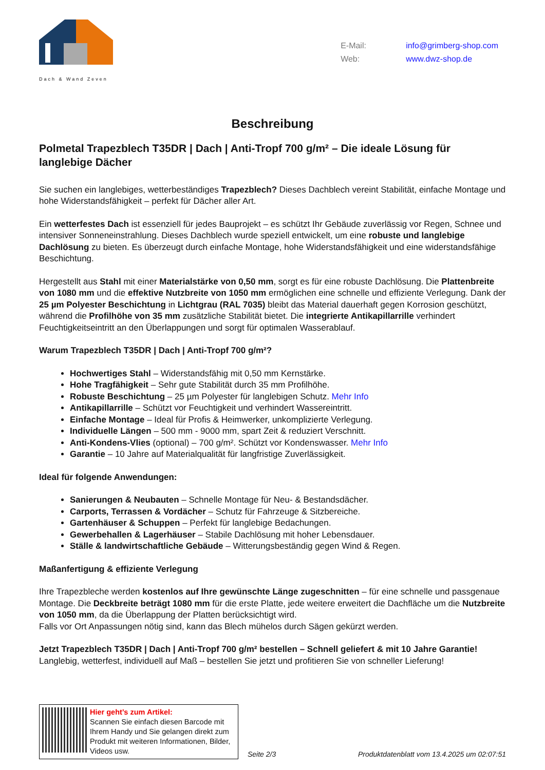Dach & Wand Zeven
E-Mail: info@grimberg-shop.com
Web: www.dwz-shop.de
Beschreibung
Polmetal Trapezblech T35DR | Dach | Anti-Tropf 700 g/m² – Die ideale Lösung für langlebige Dächer
Sie suchen ein langlebiges, wetterbeständiges Trapezblech? Dieses Dachblech vereint Stabilität, einfache Montage und hohe Widerstandsfähigkeit – perfekt für Dächer aller Art.
Ein wetterfestes Dach ist essenziell für jedes Bauprojekt – es schützt Ihr Gebäude zuverlässig vor Regen, Schnee und intensiver Sonneneinstrahlung. Dieses Dachblech wurde speziell entwickelt, um eine robuste und langlebige Dachlösung zu bieten. Es überzeugt durch einfache Montage, hohe Widerstandsfähigkeit und eine widerstandsfähige Beschichtung.
Hergestellt aus Stahl mit einer Materialstärke von 0,50 mm, sorgt es für eine robuste Dachlösung. Die Plattenbreite von 1080 mm und die effektive Nutzbreite von 1050 mm ermöglichen eine schnelle und effiziente Verlegung. Dank der 25 µm Polyester Beschichtung in Lichtgrau (RAL 7035) bleibt das Material dauerhaft gegen Korrosion geschützt, während die Profilhöhe von 35 mm zusätzliche Stabilität bietet. Die integrierte Antikapillarrille verhindert Feuchtigkeitseintritt an den Überlappungen und sorgt für optimalen Wasserablauf.
Warum Trapezblech T35DR | Dach | Anti-Tropf 700 g/m²?
Hochwertiges Stahl – Widerstandsfähig mit 0,50 mm Kernstärke.
Hohe Tragfähigkeit – Sehr gute Stabilität durch 35 mm Profilhöhe.
Robuste Beschichtung – 25 µm Polyester für langlebigen Schutz. Mehr Info
Antikapillarrille – Schützt vor Feuchtigkeit und verhindert Wassereintritt.
Einfache Montage – Ideal für Profis & Heimwerker, unkomplizierte Verlegung.
Individuelle Längen – 500 mm - 9000 mm, spart Zeit & reduziert Verschnitt.
Anti-Kondens-Vlies (optional) – 700 g/m². Schützt vor Kondenswasser. Mehr Info
Garantie – 10 Jahre auf Materialqualität für langfristige Zuverlässigkeit.
Ideal für folgende Anwendungen:
Sanierungen & Neubauten – Schnelle Montage für Neu- & Bestandsdächer.
Carports, Terrassen & Vordächer – Schutz für Fahrzeuge & Sitzbereiche.
Gartenhäuser & Schuppen – Perfekt für langlebige Bedachungen.
Gewerbehallen & Lagerhäuser – Stabile Dachlösung mit hoher Lebensdauer.
Ställe & landwirtschaftliche Gebäude – Witterungsbeständig gegen Wind & Regen.
Maßanfertigung & effiziente Verlegung
Ihre Trapezbleche werden kostenlos auf Ihre gewünschte Länge zugeschnitten – für eine schnelle und passgenaue Montage. Die Deckbreite beträgt 1080 mm für die erste Platte, jede weitere erweitert die Dachfläche um die Nutzbreite von 1050 mm, da die Überlappung der Platten berücksichtigt wird.
Falls vor Ort Anpassungen nötig sind, kann das Blech mühelos durch Sägen gekürzt werden.
Jetzt Trapezblech T35DR | Dach | Anti-Tropf 700 g/m² bestellen – Schnell geliefert & mit 10 Jahre Garantie!
Langlebig, wetterfest, individuell auf Maß – bestellen Sie jetzt und profitieren Sie von schneller Lieferung!
Hier geht’s zum Artikel:
Scannen Sie einfach diesen Barcode mit Ihrem Handy und Sie gelangen direkt zum Produkt mit weiteren Informationen, Bilder, Videos usw.
Seite 2/3
Produktdatenblatt vom 13.4.2025 um 02:07:51